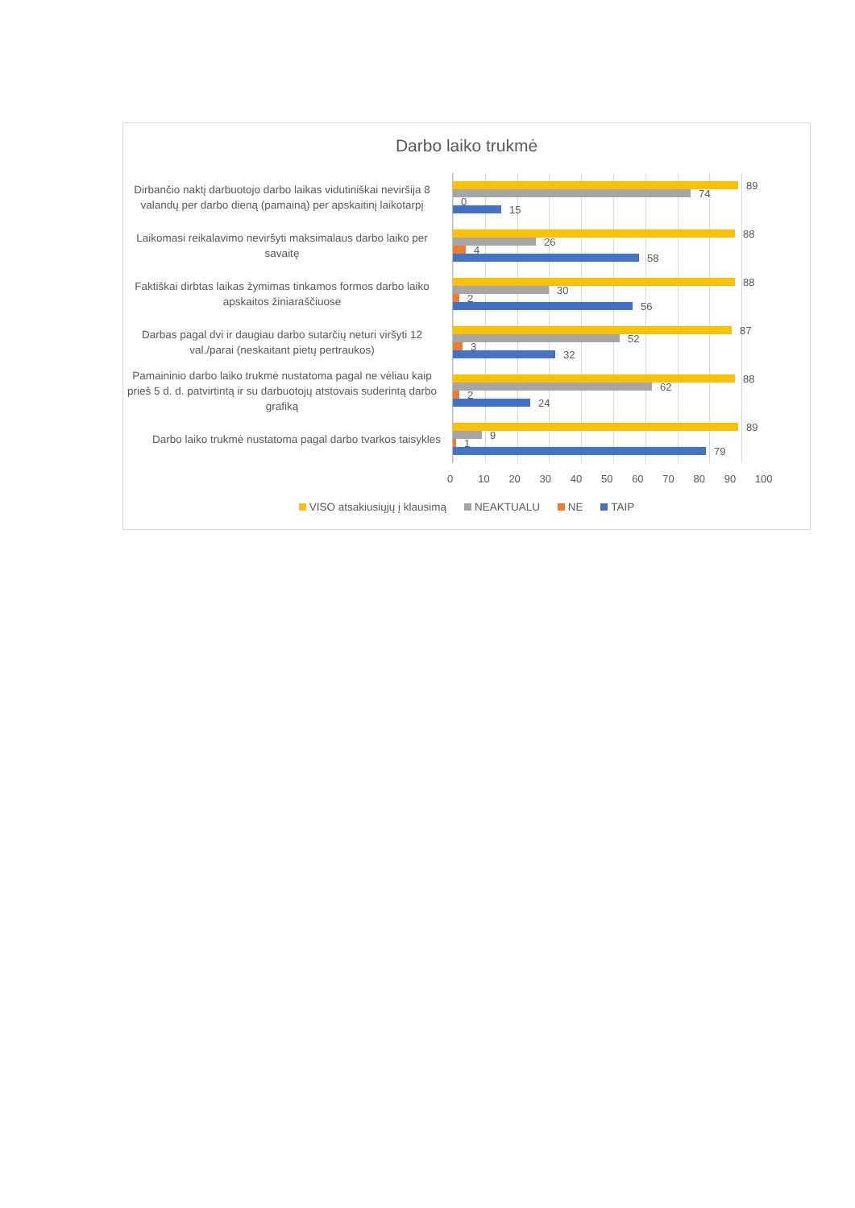Darbo laiko trukmė
Dirbančio naktį darbuotojo darbo laikas vidutiniškai neviršija 8 valandų per darbo dieną (pamainą) per apskaitinį laikotarpį
89
74
0
15
Laikomasi reikalavimo neviršyti maksimalaus darbo laiko per savaitę
88
26
4
58
Faktiškai dirbtas laikas žymimas tinkamos formos darbo laiko apskaitos žiniaraščiuose
88
30
2
56
Darbas pagal dvi ir daugiau darbo sutarčių neturi viršyti 12 val./parai (neskaitant pietų pertraukos)
87
52
3
32
Pamaininio darbo laiko trukmė nustatoma pagal ne vėliau kaip prieš 5 d. d. patvirtintą ir su darbuotojų atstovais suderintą darbo grafiką
88
62
2
24
Darbo laiko trukmė nustatoma pagal darbo tvarkos taisykles
89
9
1
79
0 10 20 30 40 50 60 70 80 90 100
VISO atsakiusiųjų į klausimą NEAKTUALU NE TAIP